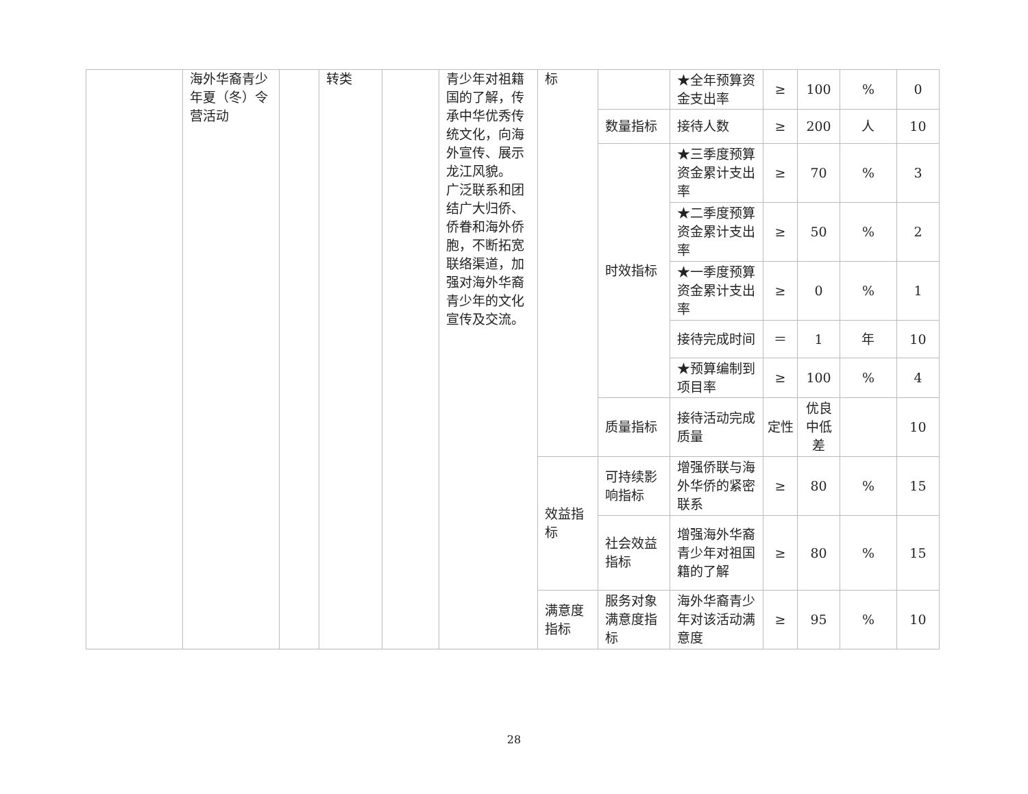| | 海外华裔青少年夏（冬）令营活动 | | 转类 | | 青少年对祖籍国的了解，传承中华优秀传统文化，向海外宣传、展示龙江风貌。 广泛联系和团结广大归侨、侨眷和海外侨胞，不断拓宽联络渠道，加强对海外华裔青少年的文化宣传及交流。 | 标 | | ★全年预算资金支出率 | ≥ | 100 | % | 0 |
| | | | | | | | 数量指标 | 接待人数 | ≥ | 200 | 人 | 10 |
| | | | | | | | 时效指标 | ★三季度预算资金累计支出率 | ≥ | 70 | % | 3 |
| | | | | | | | | ★二季度预算资金累计支出率 | ≥ | 50 | % | 2 |
| | | | | | | | | ★一季度预算资金累计支出率 | ≥ | 0 | % | 1 |
| | | | | | | | | 接待完成时间 | ＝ | 1 | 年 | 10 |
| | | | | | | | | ★预算编制到项目率 | ≥ | 100 | % | 4 |
| | | | | | | | 质量指标 | 接待活动完成质量 | 定性 | 优良中低差 | | 10 |
| | | | | | | 效益指标 | 可持续影响指标 | 增强侨联与海外华侨的紧密联系 | ≥ | 80 | % | 15 |
| | | | | | | | 社会效益指标 | 增强海外华裔青少年对祖国籍的了解 | ≥ | 80 | % | 15 |
| | | | | | | 满意度指标 | 服务对象满意度指标 | 海外华裔青少年对该活动满意度 | ≥ | 95 | % | 10 |
28